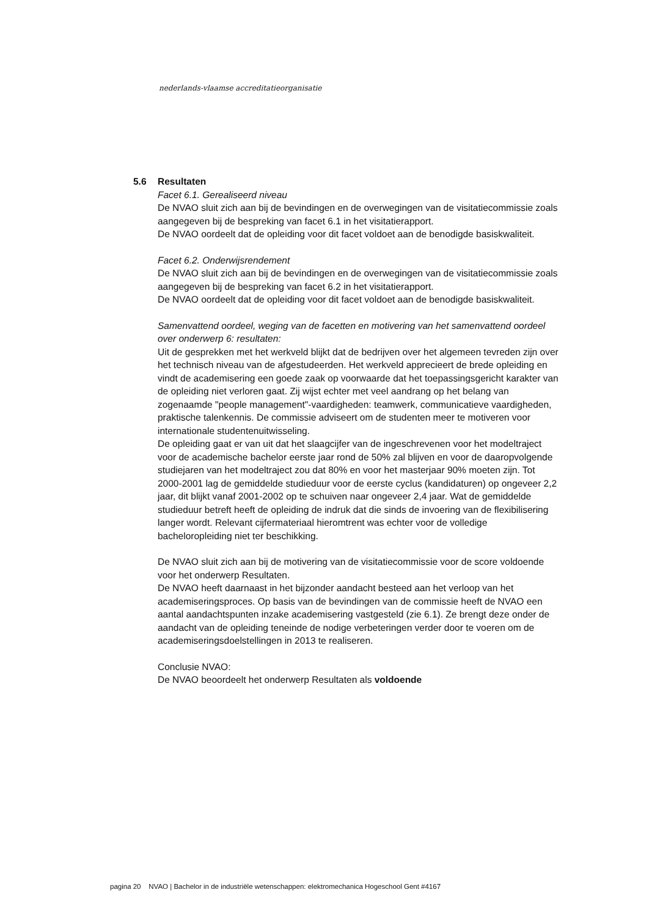nederlands-vlaamse accreditatieorganisatie
5.6 Resultaten
Facet 6.1. Gerealiseerd niveau
De NVAO sluit zich aan bij de bevindingen en de overwegingen van de visitatiecommissie zoals aangegeven bij de bespreking van facet 6.1 in het visitatierapport.
De NVAO oordeelt dat de opleiding voor dit facet voldoet aan de benodigde basiskwaliteit.
Facet 6.2. Onderwijsrendement
De NVAO sluit zich aan bij de bevindingen en de overwegingen van de visitatiecommissie zoals aangegeven bij de bespreking van facet 6.2 in het visitatierapport.
De NVAO oordeelt dat de opleiding voor dit facet voldoet aan de benodigde basiskwaliteit.
Samenvattend oordeel, weging van de facetten en motivering van het samenvattend oordeel over onderwerp 6: resultaten:
Uit de gesprekken met het werkveld blijkt dat de bedrijven over het algemeen tevreden zijn over het technisch niveau van de afgestudeerden. Het werkveld apprecieert de brede opleiding en vindt de academisering een goede zaak op voorwaarde dat het toepassingsgericht karakter van de opleiding niet verloren gaat. Zij wijst echter met veel aandrang op het belang van zogenaamde "people management"-vaardigheden: teamwerk, communicatieve vaardigheden, praktische talenkennis. De commissie adviseert om de studenten meer te motiveren voor internationale studentenuitwisseling.
De opleiding gaat er van uit dat het slaagcijfer van de ingeschrevenen voor het modeltraject voor de academische bachelor eerste jaar rond de 50% zal blijven en voor de daaropvolgende studiejaren van het modeltraject zou dat 80% en voor het masterjaar 90% moeten zijn. Tot 2000-2001 lag de gemiddelde studieduur voor de eerste cyclus (kandidaturen) op ongeveer 2,2 jaar, dit blijkt vanaf 2001-2002 op te schuiven naar ongeveer 2,4 jaar. Wat de gemiddelde studieduur betreft heeft de opleiding de indruk dat die sinds de invoering van de flexibilisering langer wordt. Relevant cijfermateriaal hieromtrent was echter voor de volledige bacheloropleiding niet ter beschikking.
De NVAO sluit zich aan bij de motivering van de visitatiecommissie voor de score voldoende voor het onderwerp Resultaten.
De NVAO heeft daarnaast in het bijzonder aandacht besteed aan het verloop van het academiseringsproces. Op basis van de bevindingen van de commissie heeft de NVAO een aantal aandachtspunten inzake academisering vastgesteld (zie 6.1). Ze brengt deze onder de aandacht van de opleiding teneinde de nodige verbeteringen verder door te voeren om de academiseringsdoelstellingen in 2013 te realiseren.
Conclusie NVAO:
De NVAO beoordeelt het onderwerp Resultaten als voldoende
pagina 20 NVAO | Bachelor in de industriële wetenschappen: elektromechanica Hogeschool Gent #4167